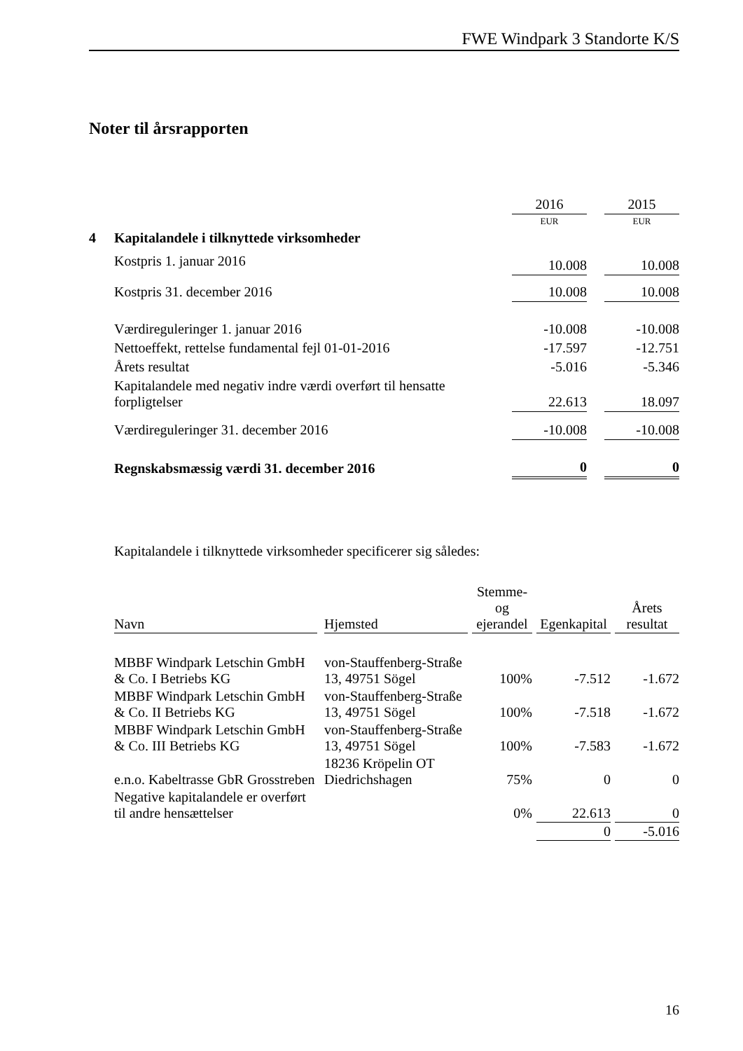FWE Windpark 3 Standorte K/S
Noter til årsrapporten
| | | 2016 | | 2015 |
| | | EUR | | EUR |
| 4 | Kapitalandele i tilknyttede virksomheder | | | |
| | Kostpris 1. januar 2016 | 10.008 | | 10.008 |
| | Kostpris 31. december 2016 | 10.008 | | 10.008 |
| | Værdireguleringer 1. januar 2016 | -10.008 | | -10.008 |
| | Nettoeffekt, rettelse fundamental fejl 01-01-2016 | -17.597 | | -12.751 |
| | Årets resultat | -5.016 | | -5.346 |
| | Kapitalandele med negativ indre værdi overført til hensatte forpligtelser | 22.613 | | 18.097 |
| | Værdireguleringer 31. december 2016 | -10.008 | | -10.008 |
| | Regnskabsmæssig værdi 31. december 2016 | 0 | | 0 |
Kapitalandele i tilknyttede virksomheder specificerer sig således:
| Navn | | Hjemsted | | Stemme- og ejerandel | | Egenkapital | | Årets resultat |
| MBBF Windpark Letschin GmbH & Co. I Betriebs KG | | von-Stauffenberg-Straße 13, 49751 Sögel | | 100% | | -7.512 | | -1.672 |
| MBBF Windpark Letschin GmbH & Co. II Betriebs KG | | von-Stauffenberg-Straße 13, 49751 Sögel | | 100% | | -7.518 | | -1.672 |
| MBBF Windpark Letschin GmbH & Co. III Betriebs KG | | von-Stauffenberg-Straße 13, 49751 Sögel | | 100% | | -7.583 | | -1.672 |
| e.n.o. Kabeltrasse GbR Grosstreben | | 18236 Kröpelin OT Diedrichshagen | | 75% | | 0 | | 0 |
| Negative kapitalandele er overført til andre hensættelser | | | | 0% | | 22.613 | | 0 |
| | | | | | | 0 | | -5.016 |
16